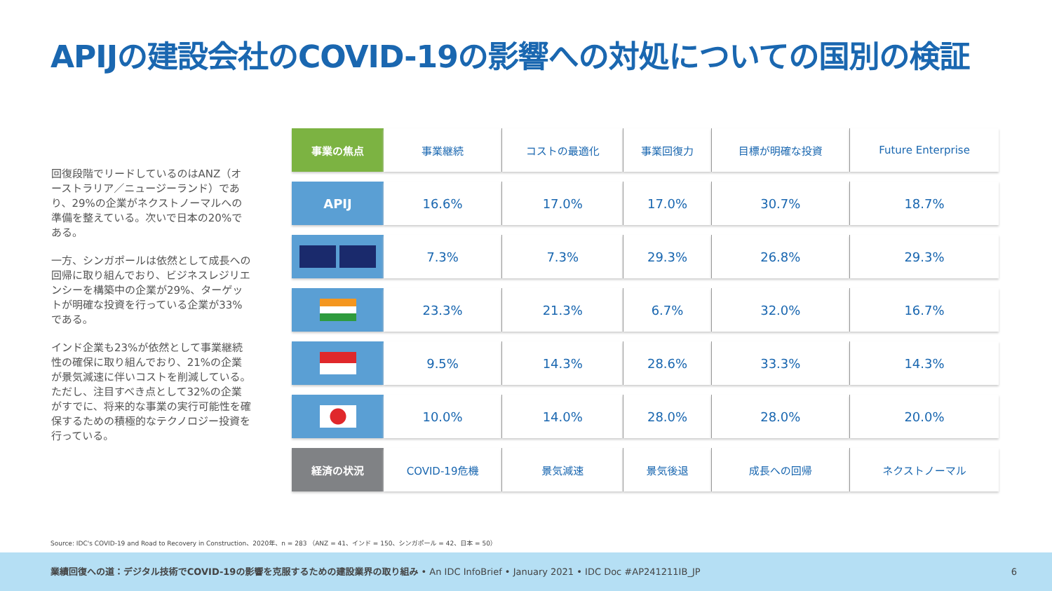APIJの建設会社のCOVID-19の影響への対処についての国別の検証
回復段階でリードしているのはANZ（オーストラリア／ニュージーランド）であり、29%の企業がネクストノーマルへの準備を整えている。次いで日本の20%である。
一方、シンガポールは依然として成長への回帰に取り組んでおり、ビジネスレジリエンシーを構築中の企業が29%、ターゲットが明確な投資を行っている企業が33%である。
インド企業も23%が依然として事業継続性の確保に取り組んでおり、21%の企業が景気減速に伴いコストを削減している。ただし、注目すべき点として32%の企業がすでに、将来的な事業の実行可能性を確保するための積極的なテクノロジー投資を行っている。
| 事業の焦点 | 事業継続 | コストの最適化 | 事業回復力 | 目標が明確な投資 | Future Enterprise |
| APIJ | 16.6% | 17.0% | 17.0% | 30.7% | 18.7% |
| | 7.3% | 7.3% | 29.3% | 26.8% | 29.3% |
| | 23.3% | 21.3% | 6.7% | 32.0% | 16.7% |
| | 9.5% | 14.3% | 28.6% | 33.3% | 14.3% |
| | 10.0% | 14.0% | 28.0% | 28.0% | 20.0% |
| 経済の状況 | COVID-19危機 | 景気減速 | 景気後退 | 成長への回帰 | ネクストノーマル |
Source: IDC's COVID-19 and Road to Recovery in Construction、2020年、n = 283 （ANZ = 41、インド = 150、シンガポール = 42、日本 = 50）
業績回復への道：デジタル技術でCOVID-19の影響を克服するための建設業界の取り組み • An IDC InfoBrief • January 2021 • IDC Doc #AP241211IB_JP 6